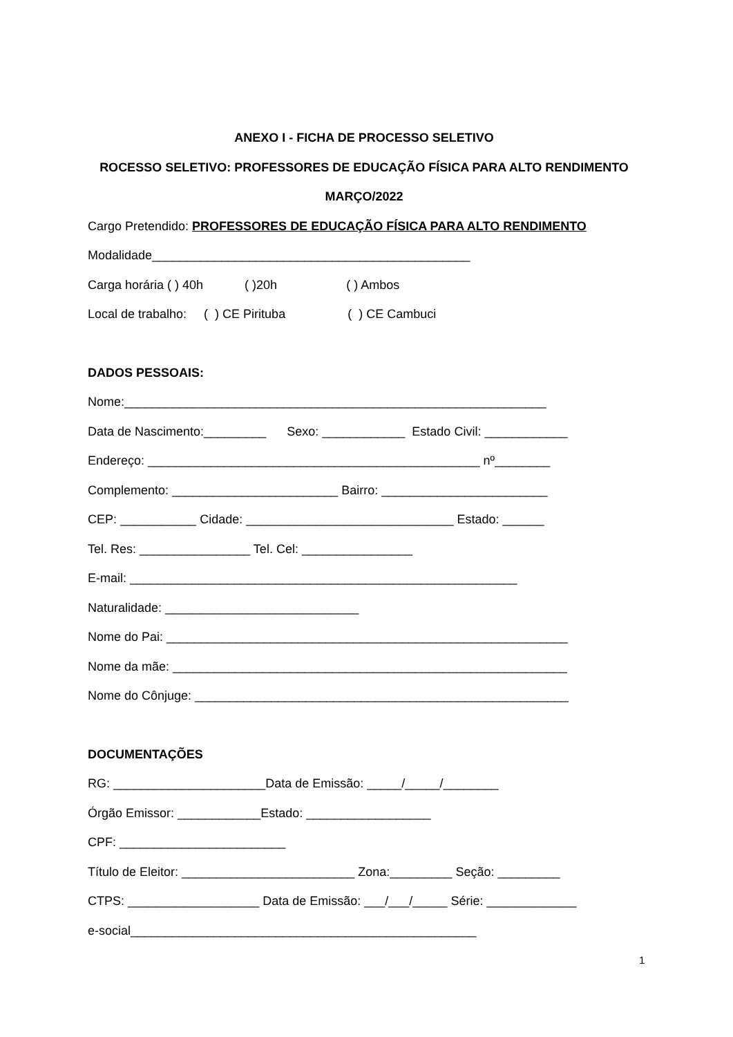ANEXO I - FICHA DE PROCESSO SELETIVO
ROCESSO SELETIVO: PROFESSORES DE EDUCAÇÃO FÍSICA PARA ALTO RENDIMENTO
MARÇO/2022
Cargo Pretendido: PROFESSORES DE EDUCAÇÃO FÍSICA PARA ALTO RENDIMENTO
Modalidade______________________________________________
Carga horária ( ) 40h ( )20h ( ) Ambos
Local de trabalho: ( ) CE Pirituba ( ) CE Cambuci
DADOS PESSOAIS:
Nome:_____________________________________________________________
Data de Nascimento:_________ Sexo: ____________ Estado Civil: ____________
Endereço: ________________________________________________ nº________
Complemento: ________________________ Bairro: ________________________
CEP: ___________ Cidade: ______________________________ Estado: ______
Tel. Res: ________________ Tel. Cel: ________________
E-mail: ________________________________________________________
Naturalidade: ____________________________
Nome do Pai: __________________________________________________________
Nome da mãe: _________________________________________________________
Nome do Cônjuge: ______________________________________________________
DOCUMENTAÇÕES
RG: ______________________Data de Emissão: _____/_____/________
Órgão Emissor: ____________Estado: __________________
CPF: ________________________
Título de Eleitor: _________________________ Zona:_________ Seção: _________
CTPS: ___________________ Data de Emissão: ___/___/_____ Série: _____________
e-social__________________________________________________
1